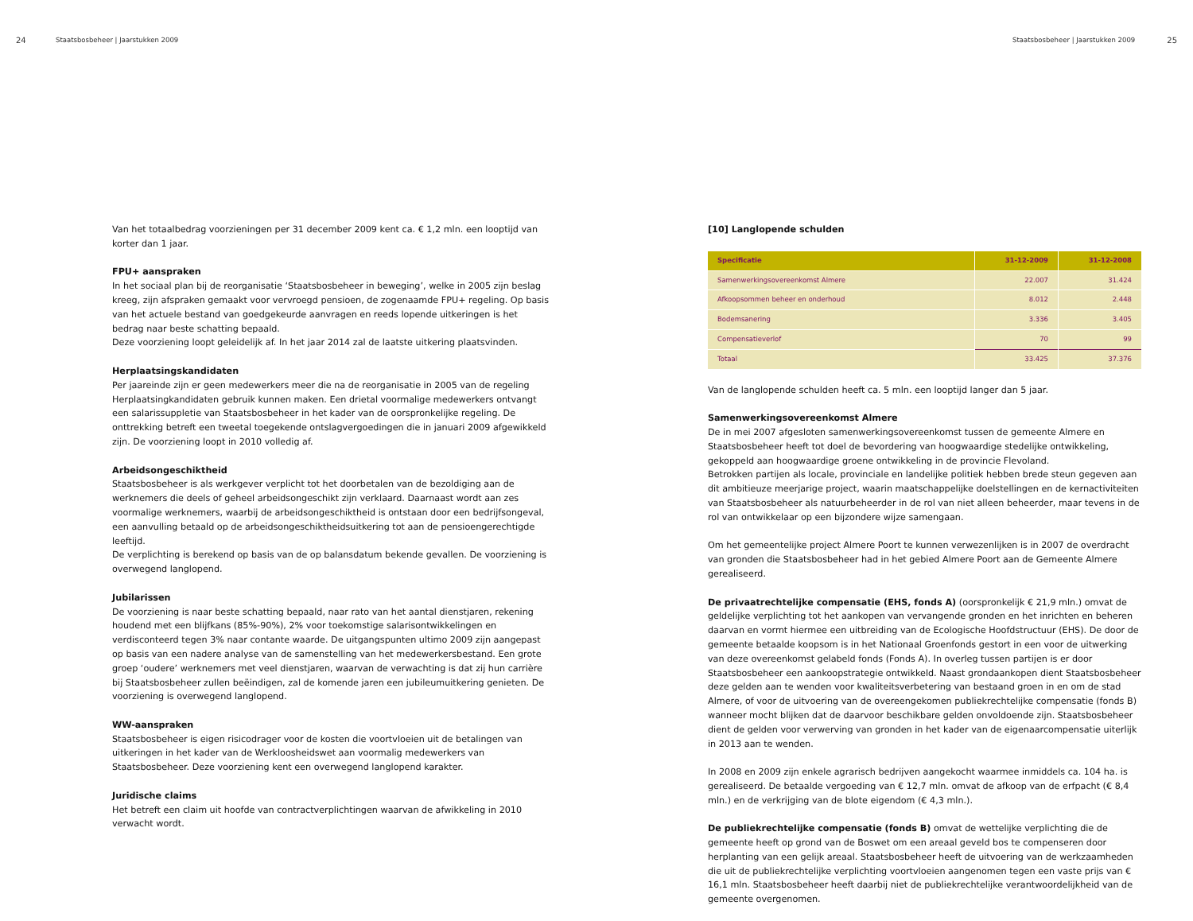24 Staatsbosbeheer | Jaarstukken 2009
Van het totaalbedrag voorzieningen per 31 december 2009 kent ca. € 1,2 mln. een looptijd van korter dan 1 jaar.
FPU+ aanspraken
In het sociaal plan bij de reorganisatie ‘Staatsbosbeheer in beweging’, welke in 2005 zijn beslag kreeg, zijn afspraken gemaakt voor vervroegd pensioen, de zogenaamde FPU+ regeling. Op basis van het actuele bestand van goedgekeurde aanvragen en reeds lopende uitkeringen is het bedrag naar beste schatting bepaald.
Deze voorziening loopt geleidelijk af. In het jaar 2014 zal de laatste uitkering plaatsvinden.
Herplaatsingskandidaten
Per jaareinde zijn er geen medewerkers meer die na de reorganisatie in 2005 van de regeling Herplaatsingkandidaten gebruik kunnen maken. Een drietal voormalige medewerkers ontvangt een salarissuppletie van Staatsbosbeheer in het kader van de oorspronkelijke regeling. De onttrekking betreft een tweetal toegekende ontslagvergoedingen die in januari 2009 afgewikkeld zijn. De voorziening loopt in 2010 volledig af.
Arbeidsongeschiktheid
Staatsbosbeheer is als werkgever verplicht tot het doorbetalen van de bezoldiging aan de werknemers die deels of geheel arbeidsongeschikt zijn verklaard. Daarnaast wordt aan zes voormalige werknemers, waarbij de arbeidsongeschiktheid is ontstaan door een bedrijfsongeval, een aanvulling betaald op de arbeidsongeschiktheidsuitkering tot aan de pensioengerechtigde leeftijd.
De verplichting is berekend op basis van de op balansdatum bekende gevallen. De voorziening is overwegend langlopend.
Jubilarissen
De voorziening is naar beste schatting bepaald, naar rato van het aantal dienstjaren, rekening houdend met een blijfkans (85%-90%), 2% voor toekomstige salarisontwikkelingen en verdisconteerd tegen 3% naar contante waarde. De uitgangspunten ultimo 2009 zijn aangepast op basis van een nadere analyse van de samenstelling van het medewerkersbestand. Een grote groep ‘oudere’ werknemers met veel dienstjaren, waarvan de verwachting is dat zij hun carrière bij Staatsbosbeheer zullen beëindigen, zal de komende jaren een jubileumuitkering genieten. De voorziening is overwegend langlopend.
WW-aanspraken
Staatsbosbeheer is eigen risicodrager voor de kosten die voortvloeien uit de betalingen van uitkeringen in het kader van de Werkloosheidswet aan voormalig medewerkers van Staatsbosbeheer. Deze voorziening kent een overwegend langlopend karakter.
Juridische claims
Het betreft een claim uit hoofde van contractverplichtingen waarvan de afwikkeling in 2010 verwacht wordt.
Staatsbosbeheer | Jaarstukken 2009 25
[10] Langlopende schulden
| Specificatie | 31-12-2009 | 31-12-2008 |
| --- | --- | --- |
| Samenwerkingsovereenkomst Almere | 22.007 | 31.424 |
| Afkoopsommen beheer en onderhoud | 8.012 | 2.448 |
| Bodemsanering | 3.336 | 3.405 |
| Compensatieverlof | 70 | 99 |
| Totaal | 33.425 | 37.376 |
Van de langlopende schulden heeft ca. 5 mln. een looptijd langer dan 5 jaar.
Samenwerkingsovereenkomst Almere
De in mei 2007 afgesloten samenwerkingsovereenkomst tussen de gemeente Almere en Staatsbosbeheer heeft tot doel de bevordering van hoogwaardige stedelijke ontwikkeling, gekoppeld aan hoogwaardige groene ontwikkeling in de provincie Flevoland.
Betrokken partijen als locale, provinciale en landelijke politiek hebben brede steun gegeven aan dit ambitieuze meerjarige project, waarin maatschappelijke doelstellingen en de kernactiviteiten van Staatsbosbeheer als natuurbeheerder in de rol van niet alleen beheerder, maar tevens in de rol van ontwikkelaar op een bijzondere wijze samengaan.
Om het gemeentelijke project Almere Poort te kunnen verwezenlijken is in 2007 de overdracht van gronden die Staatsbosbeheer had in het gebied Almere Poort aan de Gemeente Almere gerealiseerd.
De privaatrechtelijke compensatie (EHS, fonds A) (oorspronkelijk € 21,9 mln.) omvat de geldelijke verplichting tot het aankopen van vervangende gronden en het inrichten en beheren daarvan en vormt hiermee een uitbreiding van de Ecologische Hoofdstructuur (EHS). De door de gemeente betaalde koopsom is in het Nationaal Groenfonds gestort in een voor de uitwerking van deze overeenkomst gelabeld fonds (Fonds A). In overleg tussen partijen is er door Staatsbosbeheer een aankoopstrategie ontwikkeld. Naast grondaankopen dient Staatsbosbeheer deze gelden aan te wenden voor kwaliteitsverbetering van bestaand groen in en om de stad Almere, of voor de uitvoering van de overeengekomen publiekrechtelijke compensatie (fonds B) wanneer mocht blijken dat de daarvoor beschikbare gelden onvoldoende zijn. Staatsbosbeheer dient de gelden voor verwerving van gronden in het kader van de eigenaarcompensatie uiterlijk in 2013 aan te wenden.
In 2008 en 2009 zijn enkele agrarisch bedrijven aangekocht waarmee inmiddels ca. 104 ha. is gerealiseerd. De betaalde vergoeding van € 12,7 mln. omvat de afkoop van de erfpacht (€ 8,4 mln.) en de verkrijging van de blote eigendom (€ 4,3 mln.).
De publiekrechtelijke compensatie (fonds B) omvat de wettelijke verplichting die de gemeente heeft op grond van de Boswet om een areaal geveld bos te compenseren door herplanting van een gelijk areaal. Staatsbosbeheer heeft de uitvoering van de werkzaamheden die uit de publiekrechtelijke verplichting voortvloeien aangenomen tegen een vaste prijs van € 16,1 mln. Staatsbosbeheer heeft daarbij niet de publiekrechtelijke verantwoordelijkheid van de gemeente overgenomen.